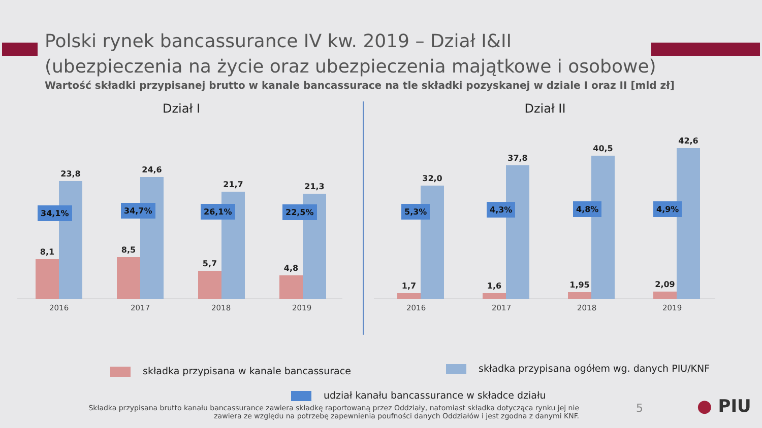Polski rynek bancassurance IV kw. 2019 – Dział I&II
(ubezpieczenia na życie oraz ubezpieczenia majątkowe i osobowe)
Wartość składki przypisanej brutto w kanale bancassurace na tle składki pozyskanej w dziale I oraz II [mld zł]
Dział I
8,1
23,8
8,5
24,6
5,7
21,7
4,8
21,3
34,1% 34,7% 26,1% 22,5%
2016 2017 2018 2019
Dział II
1,7
32,0
1,6
37,8
1,95
40,5
2,09
42,6
5,3% 4,3% 4,8% 4,9%
2016 2017 2018 2019
składka przypisana w kanale bancassurace
składka przypisana ogółem wg. danych PIU/KNF
udział kanału bancassurance w składce działu
Składka przypisana brutto kanału bancassurance zawiera składkę raportowaną przez Oddziały, natomiast składka dotycząca rynku jej nie zawiera ze względu na potrzebę zapewnienia poufności danych Oddziałów i jest zgodna z danymi KNF.
5 ● PIU